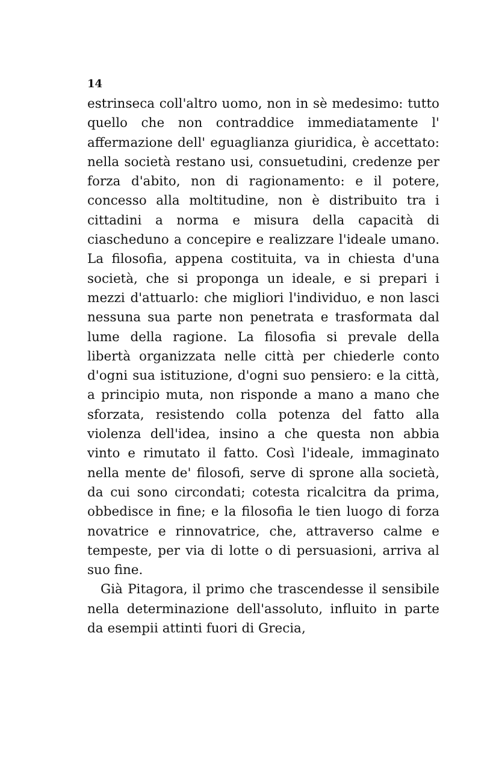14
estrinseca coll'altro uomo, non in sè medesimo: tutto quello che non contraddice immediatamente l' affermazione dell' eguaglianza giuridica, è accettato: nella società restano usi, consuetudini, credenze per forza d'abito, non di ragionamento: e il potere, concesso alla moltitudine, non è distribuito tra i cittadini a norma e misura della capacità di ciascheduno a concepire e realizzare l'ideale umano. La filosofia, appena costituita, va in chiesta d'una società, che si proponga un ideale, e si prepari i mezzi d'attuarlo: che migliori l'individuo, e non lasci nessuna sua parte non penetrata e trasformata dal lume della ragione. La filosofia si prevale della libertà organizzata nelle città per chiederle conto d'ogni sua istituzione, d'ogni suo pensiero: e la città, a principio muta, non risponde a mano a mano che sforzata, resistendo colla potenza del fatto alla violenza dell'idea, insino a che questa non abbia vinto e rimutato il fatto. Così l'ideale, immaginato nella mente de' filosofi, serve di sprone alla società, da cui sono circondati; cotesta ricalcitra da prima, obbedisce in fine; e la filosofia le tien luogo di forza novatrice e rinnovatrice, che, attraverso calme e tempeste, per via di lotte o di persuasioni, arriva al suo fine.
Già Pitagora, il primo che trascendesse il sensibile nella determinazione dell'assoluto, influito in parte da esempii attinti fuori di Grecia,